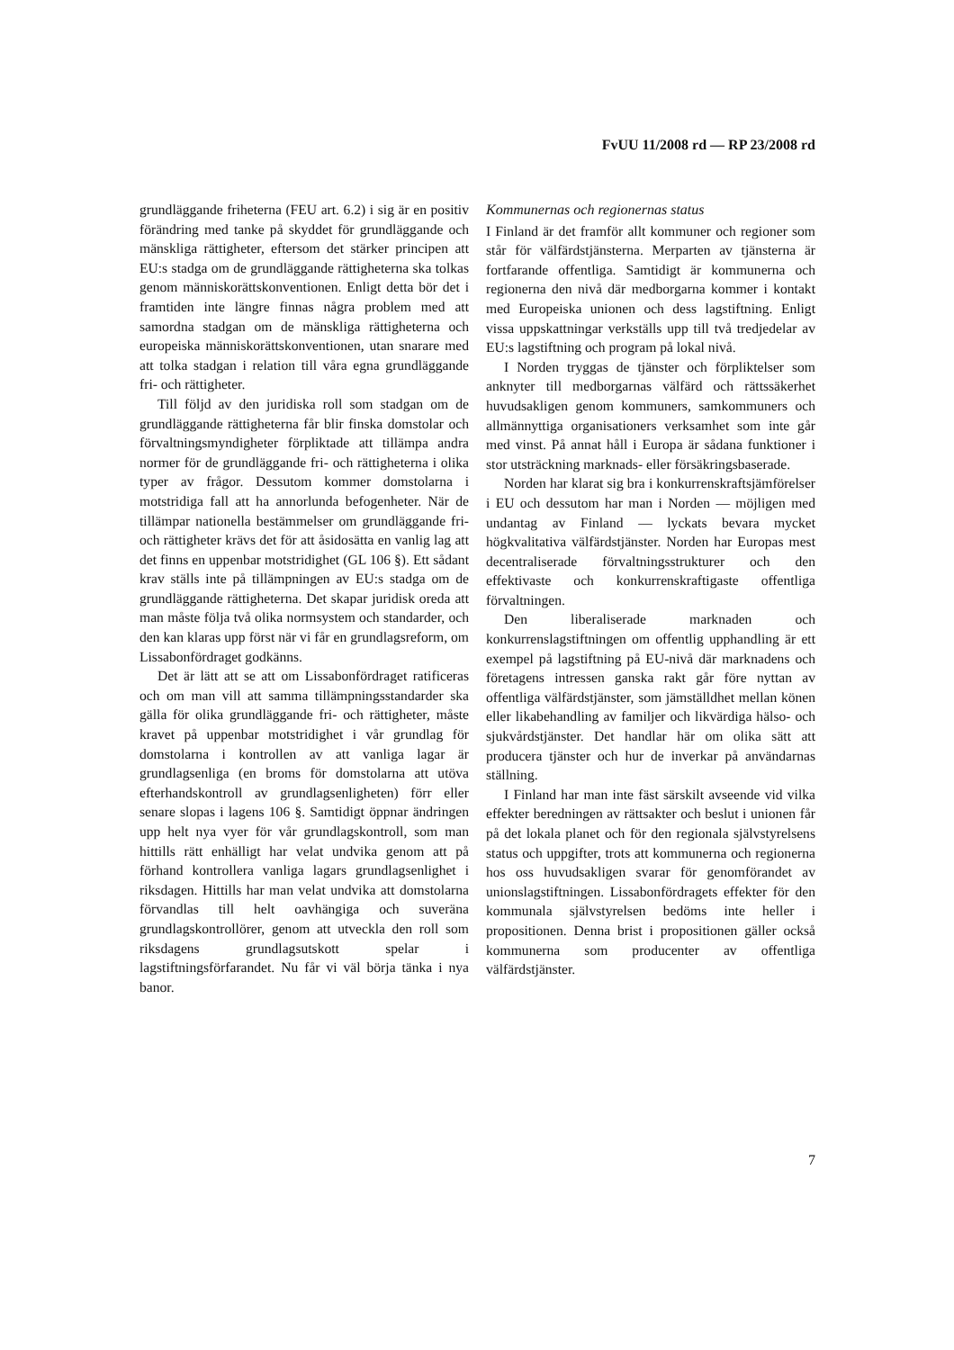FvUU 11/2008 rd — RP 23/2008 rd
grundläggande friheterna (FEU art. 6.2) i sig är en positiv förändring med tanke på skyddet för grundläggande och mänskliga rättigheter, eftersom det stärker principen att EU:s stadga om de grundläggande rättigheterna ska tolkas genom människorättskonventionen. Enligt detta bör det i framtiden inte längre finnas några problem med att samordna stadgan om de mänskliga rättigheterna och europeiska människorättskonventionen, utan snarare med att tolka stadgan i relation till våra egna grundläggande fri- och rättigheter.
Till följd av den juridiska roll som stadgan om de grundläggande rättigheterna får blir finska domstolar och förvaltningsmyndigheter förpliktade att tillämpa andra normer för de grundläggande fri- och rättigheterna i olika typer av frågor. Dessutom kommer domstolarna i motstridiga fall att ha annorlunda befogenheter. När de tillämpar nationella bestämmelser om grundläggande fri- och rättigheter krävs det för att åsidosätta en vanlig lag att det finns en uppenbar motstridighet (GL 106 §). Ett sådant krav ställs inte på tillämpningen av EU:s stadga om de grundläggande rättigheterna. Det skapar juridisk oreda att man måste följa två olika normsystem och standarder, och den kan klaras upp först när vi får en grundlagsreform, om Lissabonfördraget godkänns.
Det är lätt att se att om Lissabonfördraget ratificeras och om man vill att samma tillämpningsstandarder ska gälla för olika grundläggande fri- och rättigheter, måste kravet på uppenbar motstridighet i vår grundlag för domstolarna i kontrollen av att vanliga lagar är grundlagsenliga (en broms för domstolarna att utöva efterhandskontroll av grundlagsenligheten) förr eller senare slopas i lagens 106 §. Samtidigt öppnar ändringen upp helt nya vyer för vår grundlagskontroll, som man hittills rätt enhälligt har velat undvika genom att på förhand kontrollera vanliga lagars grundlagsenlighet i riksdagen. Hittills har man velat undvika att domstolarna förvandlas till helt oavhängiga och suveräna grundlagskontrollörer, genom att utveckla den roll som riksdagens grundlagsutskott spelar i lagstiftningsförfarandet. Nu får vi väl börja tänka i nya banor.
Kommunernas och regionernas status
I Finland är det framför allt kommuner och regioner som står för välfärdstjänsterna. Merparten av tjänsterna är fortfarande offentliga. Samtidigt är kommunerna och regionerna den nivå där medborgarna kommer i kontakt med Europeiska unionen och dess lagstiftning. Enligt vissa uppskattningar verkställs upp till två tredjedelar av EU:s lagstiftning och program på lokal nivå.
I Norden tryggas de tjänster och förpliktelser som anknyter till medborgarnas välfärd och rättssäkerhet huvudsakligen genom kommuners, samkommuners och allmännyttiga organisationers verksamhet som inte går med vinst. På annat håll i Europa är sådana funktioner i stor utsträckning marknads- eller försäkringsbaserade.
Norden har klarat sig bra i konkurrenskraftsjämförelser i EU och dessutom har man i Norden — möjligen med undantag av Finland — lyckats bevara mycket högkvalitativa välfärdstjänster. Norden har Europas mest decentraliserade förvaltningsstrukturer och den effektivaste och konkurrenskraftigaste offentliga förvaltningen.
Den liberaliserade marknaden och konkurrenslagstiftningen om offentlig upphandling är ett exempel på lagstiftning på EU-nivå där marknadens och företagens intressen ganska rakt går före nyttan av offentliga välfärdstjänster, som jämställdhet mellan könen eller likabehandling av familjer och likvärdiga hälso- och sjukvårdstjänster. Det handlar här om olika sätt att producera tjänster och hur de inverkar på användarnas ställning.
I Finland har man inte fäst särskilt avseende vid vilka effekter beredningen av rättsakter och beslut i unionen får på det lokala planet och för den regionala självstyrelsens status och uppgifter, trots att kommunerna och regionerna hos oss huvudsakligen svarar för genomförandet av unionslagstiftningen. Lissabonfördragets effekter för den kommunala självstyrelsen bedöms inte heller i propositionen. Denna brist i propositionen gäller också kommunerna som producenter av offentliga välfärdstjänster.
7